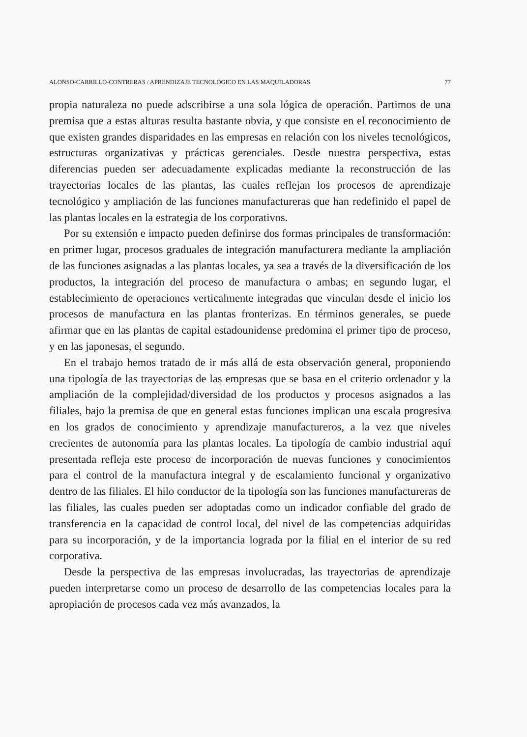ALONSO-CARRILLO-CONTRERAS / APRENDIZAJE TECNOLÓGICO EN LAS MAQUILADORAS 77
propia naturaleza no puede adscribirse a una sola lógica de operación. Partimos de una premisa que a estas alturas resulta bastante obvia, y que consiste en el reconocimiento de que existen grandes disparidades en las empresas en relación con los niveles tecnológicos, estructuras organizativas y prácticas gerenciales. Desde nuestra perspectiva, estas diferencias pueden ser adecuadamente explicadas mediante la reconstrucción de las trayectorias locales de las plantas, las cuales reflejan los procesos de aprendizaje tecnológico y ampliación de las funciones manufactureras que han redefinido el papel de las plantas locales en la estrategia de los corporativos.
Por su extensión e impacto pueden definirse dos formas principales de transformación: en primer lugar, procesos graduales de integración manufacturera mediante la ampliación de las funciones asignadas a las plantas locales, ya sea a través de la diversificación de los productos, la integración del proceso de manufactura o ambas; en segundo lugar, el establecimiento de operaciones verticalmente integradas que vinculan desde el inicio los procesos de manufactura en las plantas fronterizas. En términos generales, se puede afirmar que en las plantas de capital estadounidense predomina el primer tipo de proceso, y en las japonesas, el segundo.
En el trabajo hemos tratado de ir más allá de esta observación general, proponiendo una tipología de las trayectorias de las empresas que se basa en el criterio ordenador y la ampliación de la complejidad/diversidad de los productos y procesos asignados a las filiales, bajo la premisa de que en general estas funciones implican una escala progresiva en los grados de conocimiento y aprendizaje manufactureros, a la vez que niveles crecientes de autonomía para las plantas locales. La tipología de cambio industrial aquí presentada refleja este proceso de incorporación de nuevas funciones y conocimientos para el control de la manufactura integral y de escalamiento funcional y organizativo dentro de las filiales. El hilo conductor de la tipología son las funciones manufactureras de las filiales, las cuales pueden ser adoptadas como un indicador confiable del grado de transferencia en la capacidad de control local, del nivel de las competencias adquiridas para su incorporación, y de la importancia lograda por la filial en el interior de su red corporativa.
Desde la perspectiva de las empresas involucradas, las trayectorias de aprendizaje pueden interpretarse como un proceso de desarrollo de las competencias locales para la apropiación de procesos cada vez más avanzados, la